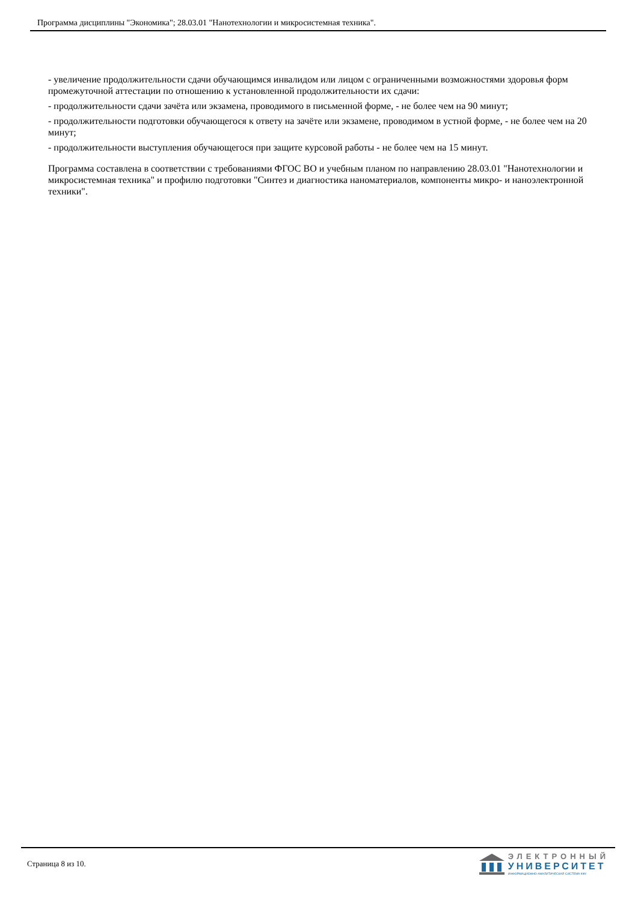Программа дисциплины "Экономика"; 28.03.01 "Нанотехнологии и микросистемная техника".
- увеличение продолжительности сдачи обучающимся инвалидом или лицом с ограниченными возможностями здоровья форм промежуточной аттестации по отношению к установленной продолжительности их сдачи:
- продолжительности сдачи зачёта или экзамена, проводимого в письменной форме, - не более чем на 90 минут;
- продолжительности подготовки обучающегося к ответу на зачёте или экзамене, проводимом в устной форме, - не более чем на 20 минут;
- продолжительности выступления обучающегося при защите курсовой работы - не более чем на 15 минут.
Программа составлена в соответствии с требованиями ФГОС ВО и учебным планом по направлению 28.03.01 "Нанотехнологии и микросистемная техника" и профилю подготовки "Синтез и диагностика наноматериалов, компоненты микро- и наноэлектронной техники".
Страница 8 из 10.
ЭЛЕКТРОННЫЙ
УНИВЕРСИТЕТ
ИНФОРМАЦИОННО-АНАЛИТИЧЕСКАЯ СИСТЕМА КФУ